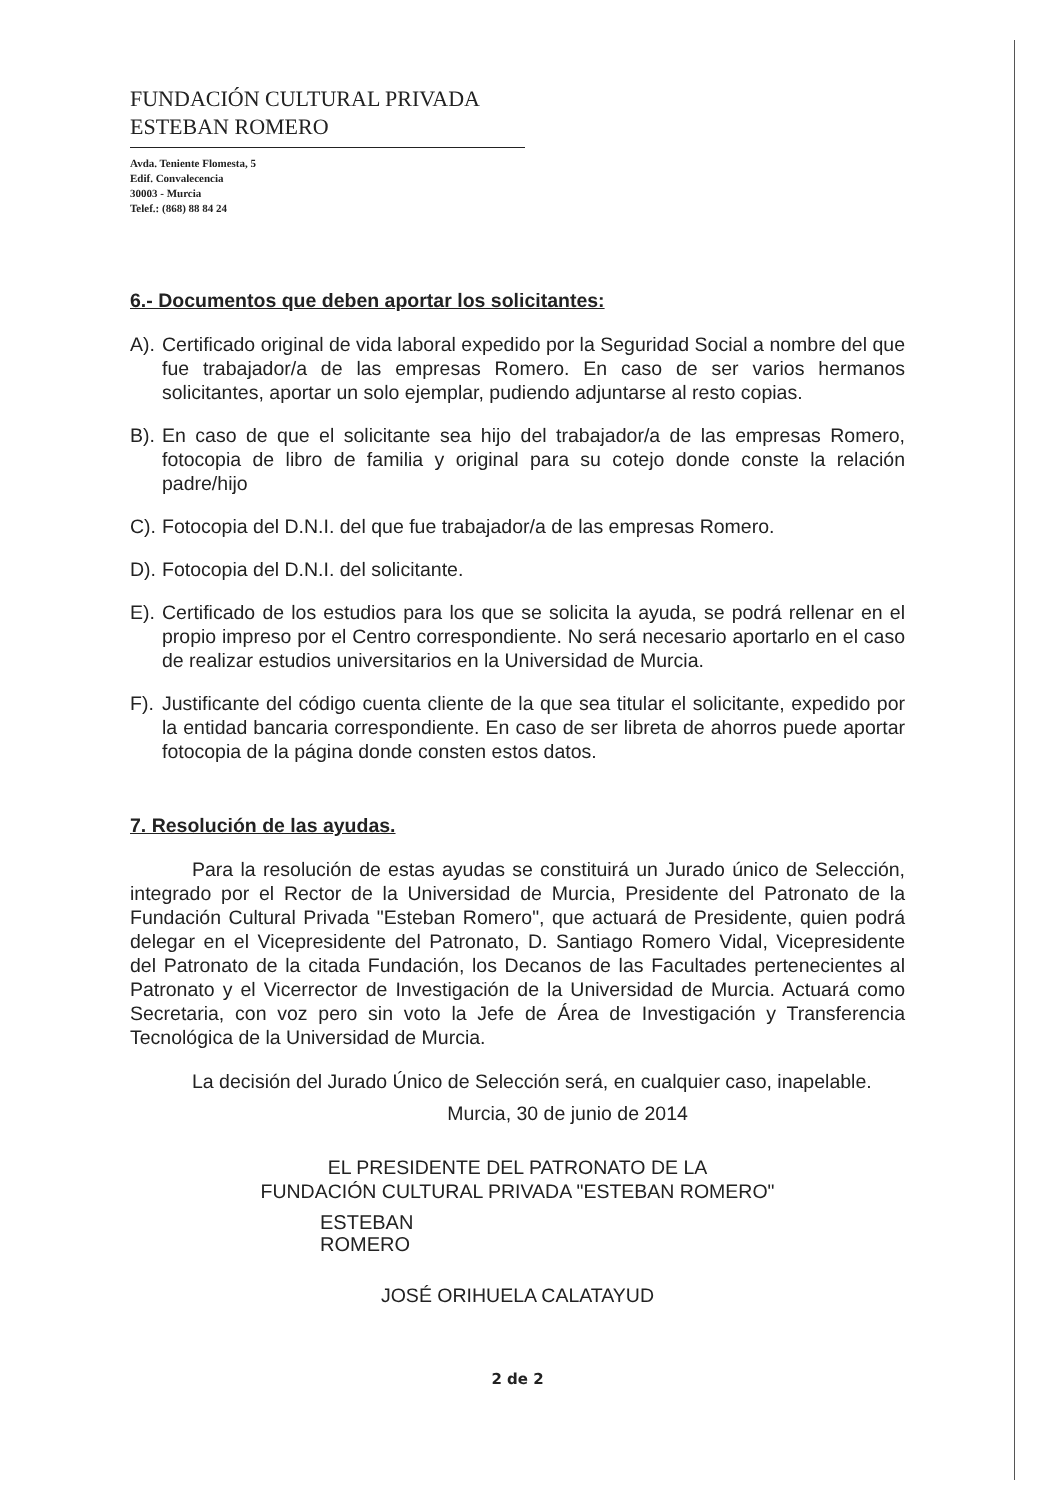FUNDACIÓN CULTURAL PRIVADA
ESTEBAN ROMERO
Avda. Teniente Flomesta, 5
Edif. Convalecencia
30003 - Murcia
Telef.: (868) 88 84 24
6.- Documentos que deben aportar los solicitantes:
A).
Certificado original de vida laboral expedido por la Seguridad Social a nombre del que fue trabajador/a de las empresas Romero. En caso de ser varios hermanos solicitantes, aportar un solo ejemplar, pudiendo adjuntarse al resto copias.
B).
En caso de que el solicitante sea hijo del trabajador/a de las empresas Romero, fotocopia de libro de familia y original para su cotejo donde conste la relación padre/hijo
C).
Fotocopia del D.N.I. del que fue trabajador/a de las empresas Romero.
D).
Fotocopia del D.N.I. del solicitante.
E).
Certificado de los estudios para los que se solicita la ayuda, se podrá rellenar en el propio impreso por el Centro correspondiente. No será necesario aportarlo en el caso de realizar estudios universitarios en la Universidad de Murcia.
F).
Justificante del código cuenta cliente de la que sea titular el solicitante, expedido por la entidad bancaria correspondiente. En caso de ser libreta de ahorros puede aportar fotocopia de la página donde consten estos datos.
7. Resolución de las ayudas.
Para la resolución de estas ayudas se constituirá un Jurado único de Selección, integrado por el Rector de la Universidad de Murcia, Presidente del Patronato de la Fundación Cultural Privada "Esteban Romero", que actuará de Presidente, quien podrá delegar en el Vicepresidente del Patronato, D. Santiago Romero Vidal, Vicepresidente del Patronato de la citada Fundación, los Decanos de las Facultades pertenecientes al Patronato y el Vicerrector de Investigación de la Universidad de Murcia. Actuará como Secretaria, con voz pero sin voto la Jefe de Área de Investigación y Transferencia Tecnológica de la Universidad de Murcia.
La decisión del Jurado Único de Selección será, en cualquier caso, inapelable.
Murcia, 30 de junio de 2014
EL PRESIDENTE DEL PATRONATO DE LA
FUNDACIÓN CULTURAL PRIVADA "ESTEBAN ROMERO"
ESTEBAN
ROMERO
JOSÉ ORIHUELA CALATAYUD
2 de 2